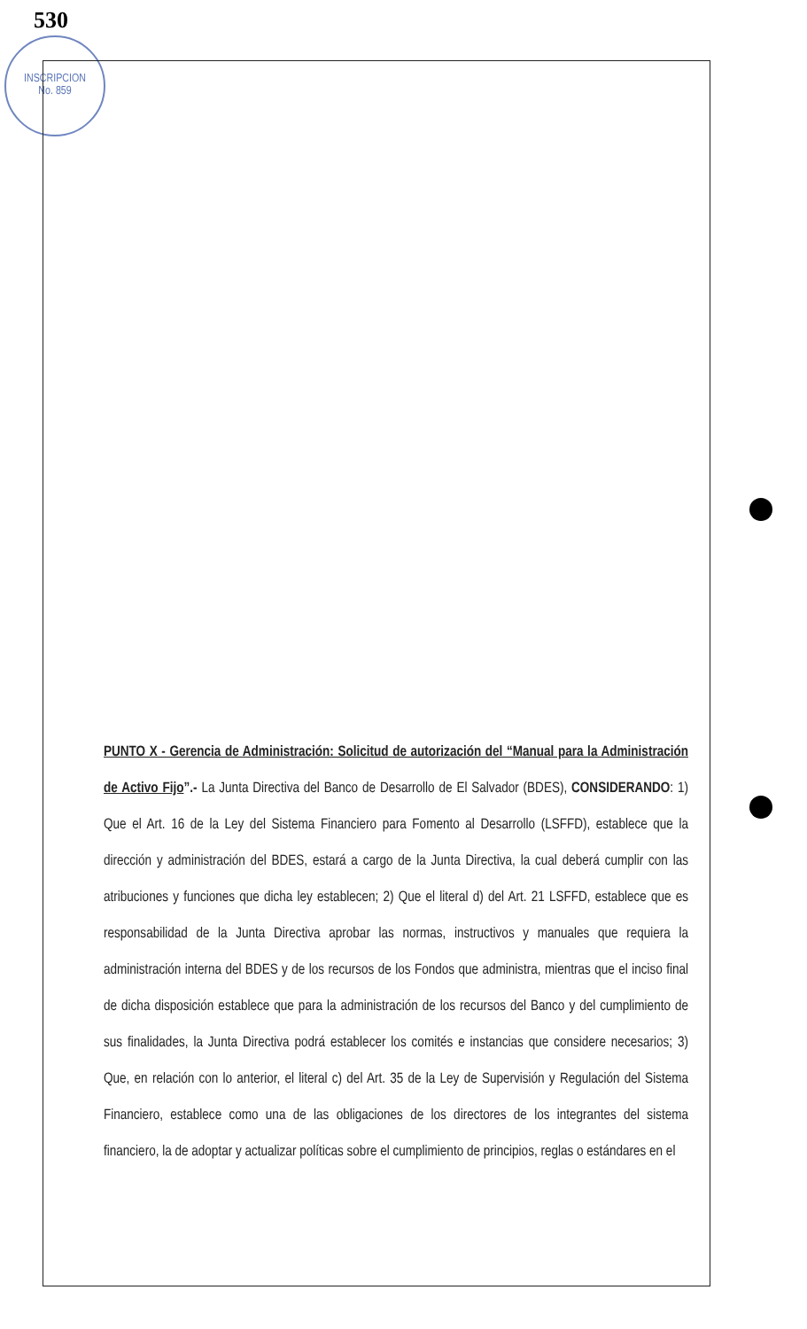530
INSCRIPCION
No. 859
PUNTO X - Gerencia de Administración: Solicitud de autorización del “Manual para la Administración de Activo Fijo”.- La Junta Directiva del Banco de Desarrollo de El Salvador (BDES), CONSIDERANDO: 1) Que el Art. 16 de la Ley del Sistema Financiero para Fomento al Desarrollo (LSFFD), establece que la dirección y administración del BDES, estará a cargo de la Junta Directiva, la cual deberá cumplir con las atribuciones y funciones que dicha ley establecen; 2) Que el literal d) del Art. 21 LSFFD, establece que es responsabilidad de la Junta Directiva aprobar las normas, instructivos y manuales que requiera la administración interna del BDES y de los recursos de los Fondos que administra, mientras que el inciso final de dicha disposición establece que para la administración de los recursos del Banco y del cumplimiento de sus finalidades, la Junta Directiva podrá establecer los comités e instancias que considere necesarios; 3) Que, en relación con lo anterior, el literal c) del Art. 35 de la Ley de Supervisión y Regulación del Sistema Financiero, establece como una de las obligaciones de los directores de los integrantes del sistema financiero, la de adoptar y actualizar políticas sobre el cumplimiento de principios, reglas o estándares en el